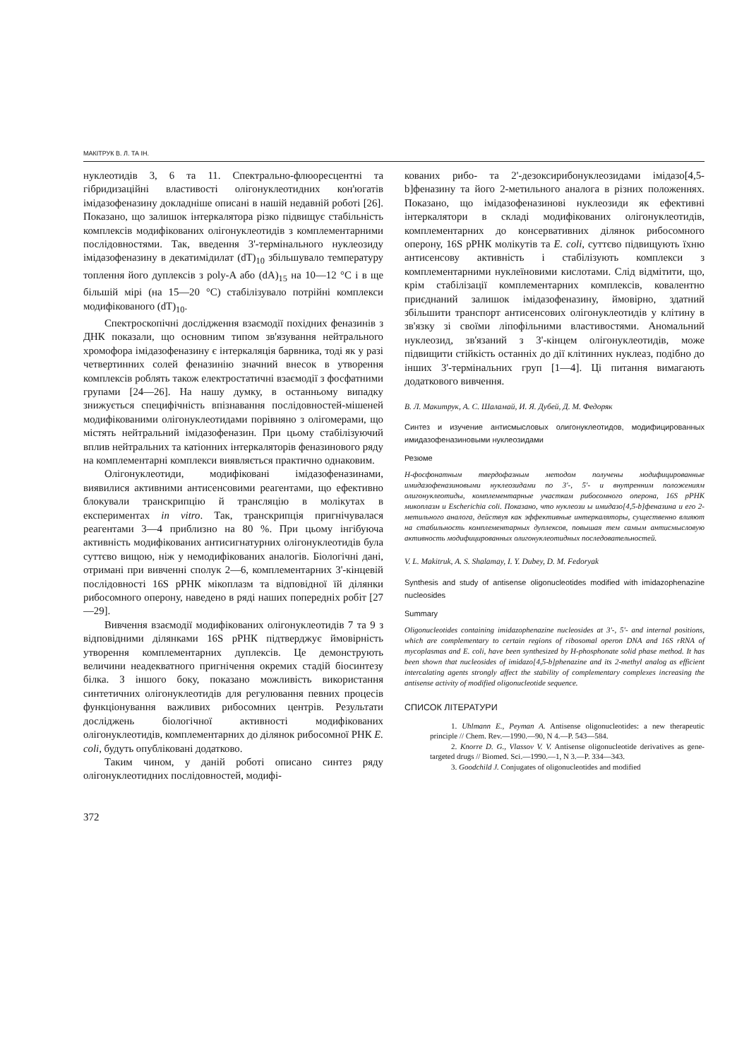МАКІТРУК В. Л. ТА ІН.
нуклеотидів 3, 6 та 11. Спектрально-флюоресцентні та гібридизаційні властивості олігонуклеотидних кон'югатів імідазофеназину докладніше описані в нашій недавній роботі [26]. Показано, що залишок інтеркалятора різко підвищує стабільність комплексів модифікованих олігонуклеотидів з комплементарними послідовностями. Так, введення 3'-термінального нуклеозиду імідазофеназину в декатимідилат (dT)<sub>10</sub> збільшувало температуру топлення його дуплексів з poly-A або (dA)<sub>15</sub> на 10—12 °C і в ще більшій мірі (на 15—20 °C) стабілізувало потрійні комплекси модифікованого (dT)<sub>10</sub>.
Спектроскопічні дослідження взаємодії похідних феназинів з ДНК показали, що основним типом зв'язування нейтрального хромофора імідазофеназину є інтеркаляція барвника, тоді як у разі четвертинних солей феназинію значний внесок в утворення комплексів роблять також електростатичні взаємодії з фосфатними групами [24—26]. На нашу думку, в останньому випадку знижується специфічність впізнавання послідовностей-мішеней модифікованими олігонуклеотидами порівняно з олігомерами, що містять нейтральний імідазофеназин. При цьому стабілізуючий вплив нейтральних та катіонних інтеркаляторів феназинового ряду на комплементарні комплекси виявляється практично однаковим.
Олігонуклеотиди, модифіковані імідазофеназинами, виявилися активними антисенсовими реагентами, що ефективно блокували транскрипцію й трансляцію в молікутах в експериментах in vitro. Так, транскрипція пригнічувалася реагентами 3—4 приблизно на 80 %. При цьому інгібуюча активність модифікованих антисигнатурних олігонуклеотидів була суттєво вищою, ніж у немодифікованих аналогів. Біологічні дані, отримані при вивченні сполук 2—6, комплементарних 3'-кінцевій послідовності 16S рРНК мікоплазм та відповідної їй ділянки рибосомного оперону, наведено в ряді наших попередніх робіт [27—29].
Вивчення взаємодії модифікованих олігонуклеотидів 7 та 9 з відповідними ділянками 16S рРНК підтверджує ймовірність утворення комплементарних дуплексів. Це демонструють величини неадекватного пригнічення окремих стадій біосинтезу білка. З іншого боку, показано можливість використання синтетичних олігонуклеотидів для регулювання певних процесів функціонування важливих рибосомних центрів. Результати досліджень біологічної активності модифікованих олігонуклеотидів, комплементарних до ділянок рибосомної РНК E. coli, будуть опубліковані додатково.
Таким чином, у даній роботі описано синтез ряду олігонуклеотидних послідовностей, модифі-
кованих рибо- та 2'-дезоксирибонуклеозидами імідазо[4,5-b]феназину та його 2-метильного аналога в різних положеннях. Показано, що імідазофеназинові нуклеозиди як ефективні інтеркалятори в складі модифікованих олігонуклеотидів, комплементарних до консервативних ділянок рибосомного оперону, 16S рРНК молікутів та E. coli, суттєво підвищують їхню антисенсову активність і стабілізують комплекси з комплементарними нуклеїновими кислотами. Слід відмітити, що, крім стабілізації комплементарних комплексів, ковалентно приєднаний залишок імідазофеназину, ймовірно, здатний збільшити транспорт антисенсових олігонуклеотидів у клітину в зв'язку зі своїми ліпофільними властивостями. Аномальний нуклеозид, зв'язаний з 3'-кінцем олігонуклеотидів, може підвищити стійкість останніх до дії клітинних нуклеаз, подібно до інших 3'-термінальних груп [1—4]. Ці питання вимагають додаткового вивчення.
В. Л. Макитрук, А. С. Шаламай, И. Я. Дубей, Д. М. Федоряк
Синтез и изучение антисмысловых олигонуклеотидов, модифицированных имидазофеназиновыми нуклеозидами
Резюме
Н-фосфонатным твердофазным методом получены модифицированные имидазофеназиновыми нуклеозидами по 3'-, 5'- и внутренним положениям олигонуклеотиды, комплементарные участкам рибосомного оперона, 16S рРНК микоплазм и Escherichia coli. Показано, что нуклеози ы имидазо[4,5-b]феназина и его 2-метильного аналога, действуя как эффективные интеркаляторы, существенно влияют на стабильность комплементарных дуплексов, повышая тем самым антисмысловую активность модифицированных олигонуклеотидных последовательностей.
V. L. Makitruk, A. S. Shalamay, I. Y. Dubey, D. M. Fedoryak
Synthesis and study of antisense oligonucleotides modified with imidazophenazine nucleosides
Summary
Oligonucleotides containing imidazophenazine nucleosides at 3'-, 5'- and internal positions, which are complementary to certain regions of ribosomal operon DNA and 16S rRNA of mycoplasmas and E. coli, have been synthesized by H-phosphonate solid phase method. It has been shown that nucleosides of imidazo[4,5-b]phenazine and its 2-methyl analog as efficient intercalating agents strongly affect the stability of complementary complexes increasing the antisense activity of modified oligonucleotide sequence.
СПИСОК ЛІТЕРАТУРИ
1. Uhlmann E., Peyman A. Antisense oligonucleotides: a new therapeutic principle // Chem. Rev.—1990.—90, N 4.—P. 543—584.
2. Knorre D. G., Vlassov V. V. Antisense oligonucleotide derivatives as gene-targeted drugs // Biomed. Sci.—1990.—1, N 3.—P. 334—343.
3. Goodchild J. Conjugates of oligonucleotides and modified
372